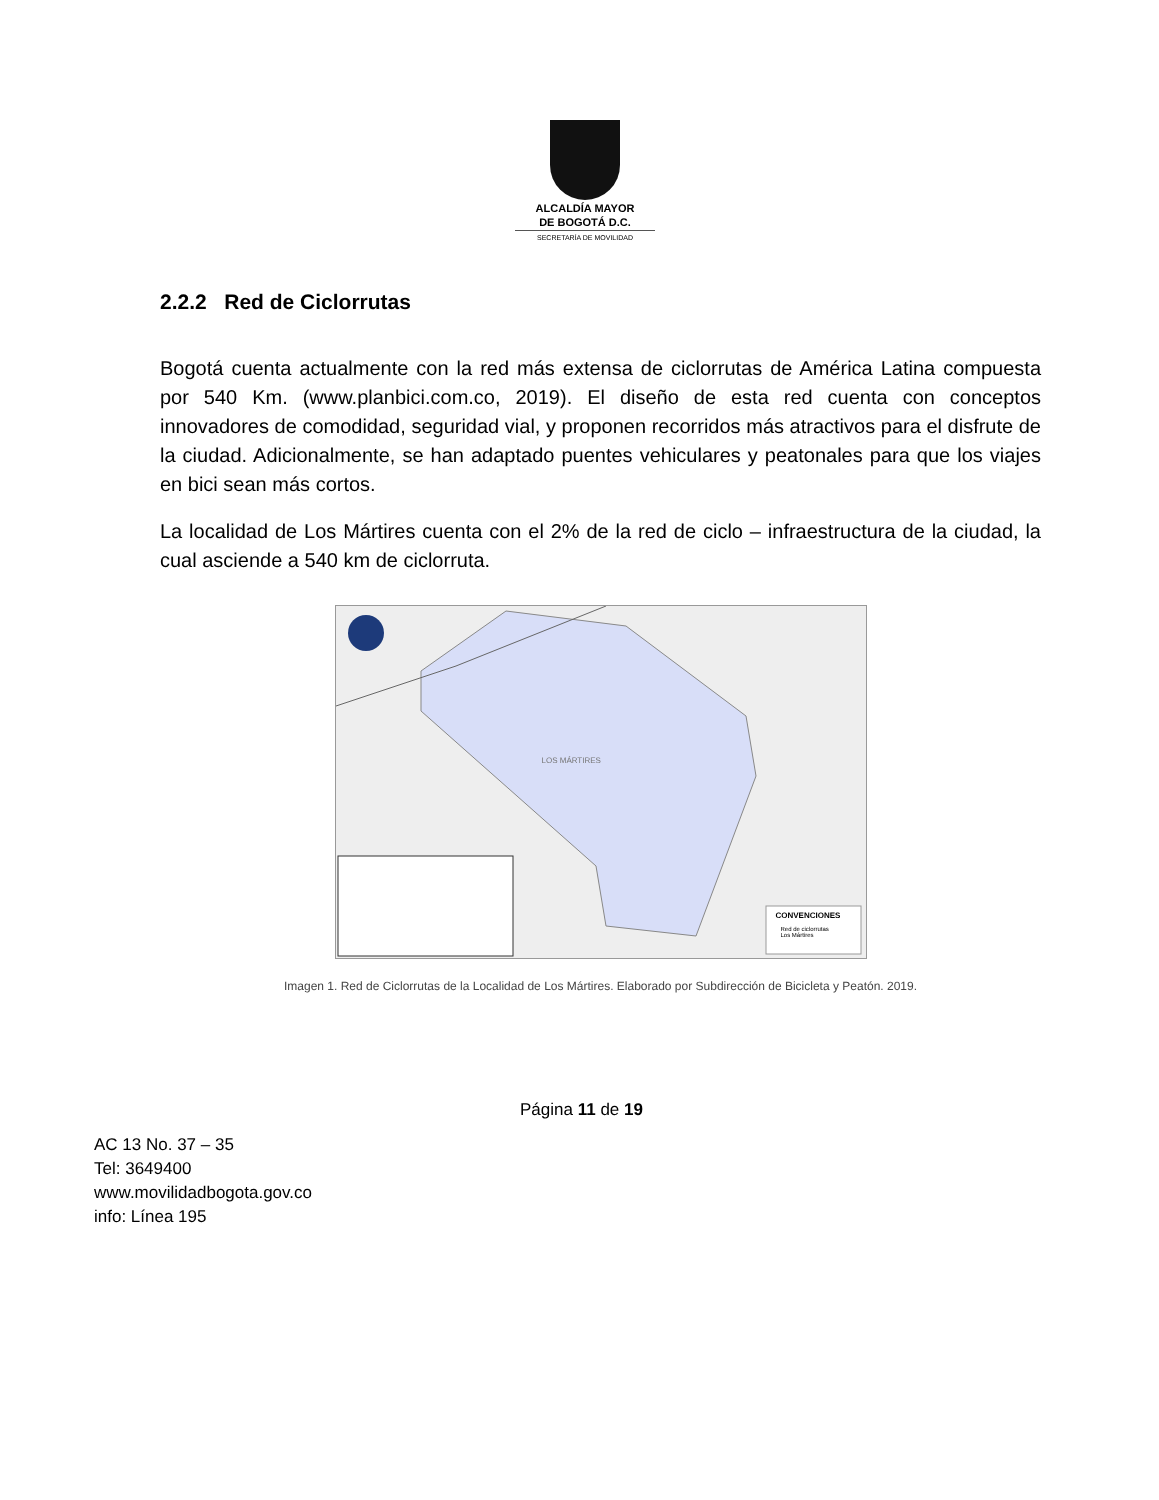ALCALDÍA MAYOR
DE BOGOTÁ D.C.
SECRETARÍA DE MOVILIDAD
2.2.2 Red de Ciclorrutas
Bogotá cuenta actualmente con la red más extensa de ciclorrutas de América Latina compuesta por 540 Km. (www.planbici.com.co, 2019). El diseño de esta red cuenta con conceptos innovadores de comodidad, seguridad vial, y proponen recorridos más atractivos para el disfrute de la ciudad. Adicionalmente, se han adaptado puentes vehiculares y peatonales para que los viajes en bici sean más cortos.
La localidad de Los Mártires cuenta con el 2% de la red de ciclo – infraestructura de la ciudad, la cual asciende a 540 km de ciclorruta.
LOS MÁRTIRES
CONVENCIONES
Red de ciclorrutas
Los Mártires
Imagen 1. Red de Ciclorrutas de la Localidad de Los Mártires. Elaborado por Subdirección de Bicicleta y Peatón. 2019.
Página 11 de 19
AC 13 No. 37 – 35
Tel: 3649400
www.movilidadbogota.gov.co
info: Línea 195